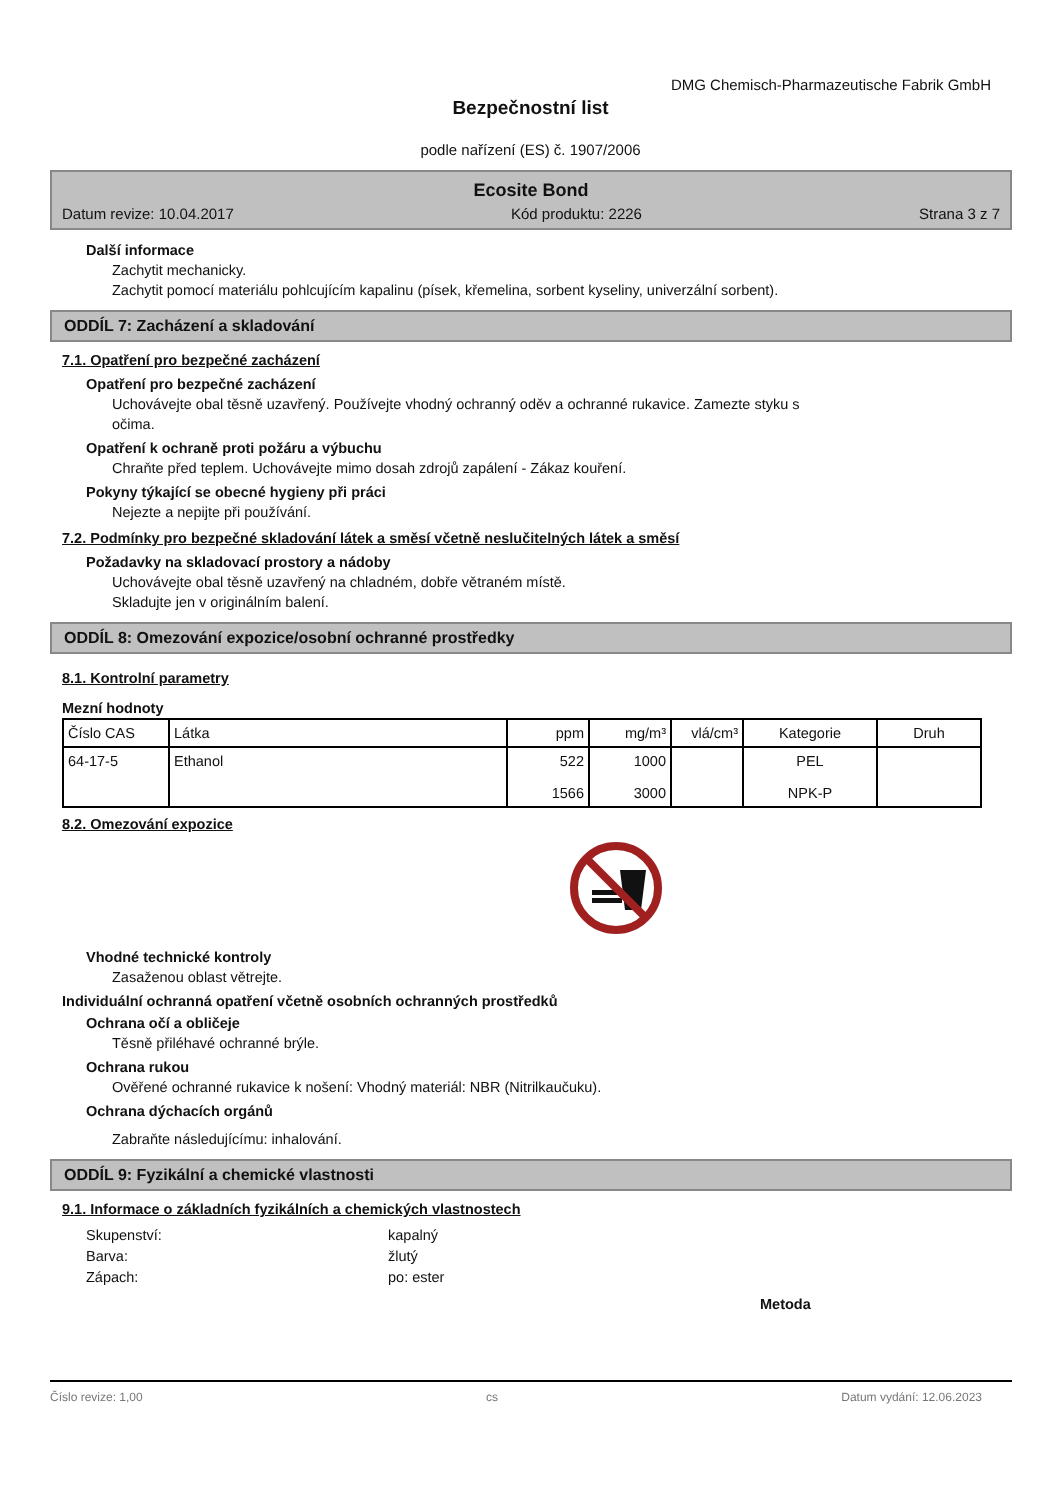DMG Chemisch-Pharmazeutische Fabrik GmbH
Bezpečnostní list
podle nařízení (ES) č. 1907/2006
Ecosite Bond
Datum revize: 10.04.2017 Kód produktu: 2226 Strana 3 z 7
Další informace
Zachytit mechanicky.
Zachytit pomocí materiálu pohlcujícím kapalinu (písek, křemelina, sorbent kyseliny, univerzální sorbent).
ODDÍL 7: Zacházení a skladování
7.1. Opatření pro bezpečné zacházení
Opatření pro bezpečné zacházení
Uchovávejte obal těsně uzavřený. Používejte vhodný ochranný oděv a ochranné rukavice. Zamezte styku s
očima.
Opatření k ochraně proti požáru a výbuchu
Chraňte před teplem. Uchovávejte mimo dosah zdrojů zapálení - Zákaz kouření.
Pokyny týkající se obecné hygieny při práci
Nejezte a nepijte při používání.
7.2. Podmínky pro bezpečné skladování látek a směsí včetně neslučitelných látek a směsí
Požadavky na skladovací prostory a nádoby
Uchovávejte obal těsně uzavřený na chladném, dobře větraném místě.
Skladujte jen v originálním balení.
ODDÍL 8: Omezování expozice/osobní ochranné prostředky
8.1. Kontrolní parametry
Mezní hodnoty
| Číslo CAS | Látka | ppm | mg/m³ | vlá/cm³ | Kategorie | Druh |
| --- | --- | --- | --- | --- | --- | --- |
| 64-17-5 | Ethanol | 522 1566 | 1000 3000 | | PEL NPK-P | |
8.2. Omezování expozice
Vhodné technické kontroly
Zasaženou oblast větrejte.
Individuální ochranná opatření včetně osobních ochranných prostředků
Ochrana očí a obličeje
Těsně přiléhavé ochranné brýle.
Ochrana rukou
Ověřené ochranné rukavice k nošení: Vhodný materiál: NBR (Nitrilkaučuku).
Ochrana dýchacích orgánů
Zabraňte následujícímu: inhalování.
ODDÍL 9: Fyzikální a chemické vlastnosti
9.1. Informace o základních fyzikálních a chemických vlastnostech
Skupenství: kapalný Barva: žlutý Zápach: po: ester
Metoda
Číslo revize: 1,00 cs Datum vydání: 12.06.2023